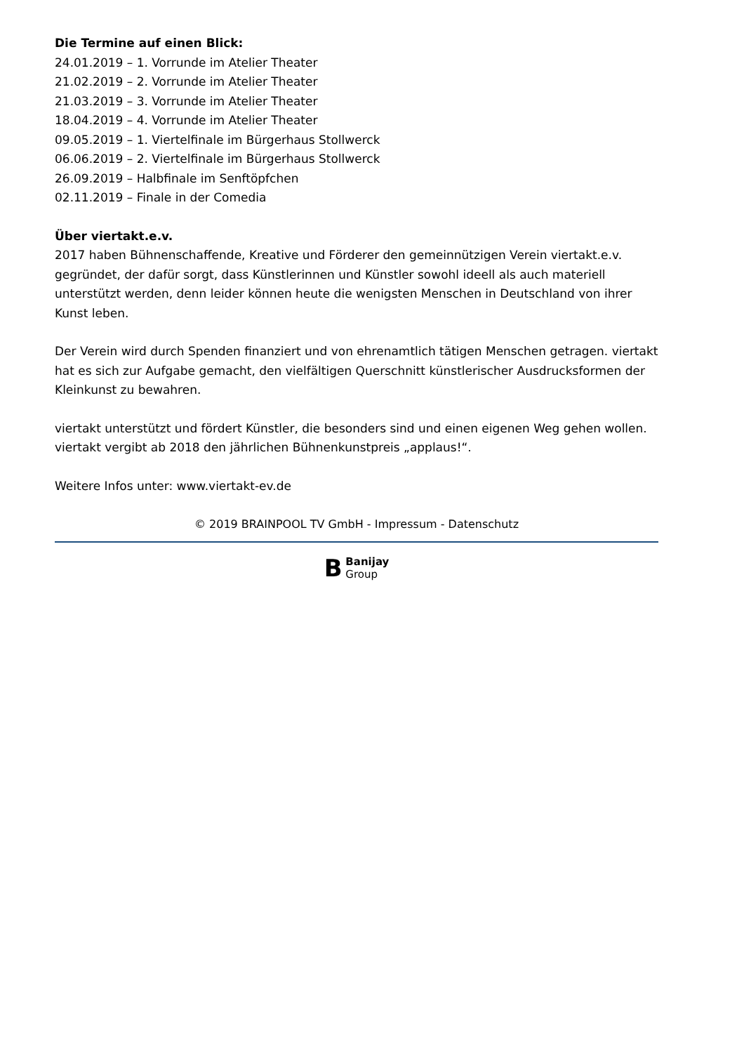Die Termine auf einen Blick:
24.01.2019 – 1. Vorrunde im Atelier Theater
21.02.2019 – 2. Vorrunde im Atelier Theater
21.03.2019 – 3. Vorrunde im Atelier Theater
18.04.2019 – 4. Vorrunde im Atelier Theater
09.05.2019 – 1. Viertelfinale im Bürgerhaus Stollwerck
06.06.2019 – 2. Viertelfinale im Bürgerhaus Stollwerck
26.09.2019 – Halbfinale im Senftöpfchen
02.11.2019 – Finale in der Comedia
Über viertakt.e.v.
2017 haben Bühnenschaffende, Kreative und Förderer den gemeinnützigen Verein viertakt.e.v. gegründet, der dafür sorgt, dass Künstlerinnen und Künstler sowohl ideell als auch materiell unterstützt werden, denn leider können heute die wenigsten Menschen in Deutschland von ihrer Kunst leben.
Der Verein wird durch Spenden finanziert und von ehrenamtlich tätigen Menschen getragen. viertakt hat es sich zur Aufgabe gemacht, den vielfältigen Querschnitt künstlerischer Ausdrucksformen der Kleinkunst zu bewahren.
viertakt unterstützt und fördert Künstler, die besonders sind und einen eigenen Weg gehen wollen. viertakt vergibt ab 2018 den jährlichen Bühnenkunstpreis „applaus!“.
Weitere Infos unter: www.viertakt-ev.de
© 2019 BRAINPOOL TV GmbH - Impressum - Datenschutz
B Banijay
Group